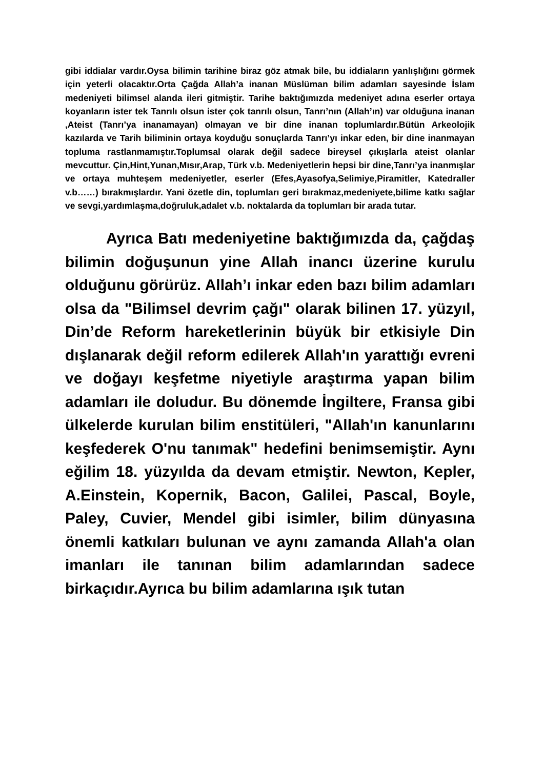gibi iddialar vardır.Oysa bilimin tarihine biraz göz atmak bile, bu iddiaların yanlışlığını görmek için yeterli olacaktır.Orta Çağda Allah’a inanan Müslüman bilim adamları sayesinde İslam medeniyeti bilimsel alanda ileri gitmiştir. Tarihe baktığımızda medeniyet adına eserler ortaya koyanların ister tek Tanrılı olsun ister çok tanrılı olsun, Tanrı’nın (Allah’ın) var olduğuna inanan ,Ateist (Tanrı’ya inanamayan) olmayan ve bir dine inanan toplumlardır.Bütün Arkeolojik kazılarda ve Tarih biliminin ortaya koyduğu sonuçlarda Tanrı’yı inkar eden, bir dine inanmayan topluma rastlanmamıştır.Toplumsal olarak değil sadece bireysel çıkışlarla ateist olanlar mevcuttur. Çin,Hint,Yunan,Mısır,Arap, Türk v.b. Medeniyetlerin hepsi bir dine,Tanrı’ya inanmışlar ve ortaya muhteşem medeniyetler, eserler (Efes,Ayasofya,Selimiye,Piramitler, Katedraller v.b……) bırakmışlardır. Yani özetle din, toplumları geri bırakmaz,medeniyete,bilime katkı sağlar ve sevgi,yardımlaşma,doğruluk,adalet v.b. noktalarda da toplumları bir arada tutar.
Ayrıca Batı medeniyetine baktığımızda da, çağdaş bilimin doğuşunun yine Allah inancı üzerine kurulu olduğunu görürüz. Allah’ı inkar eden bazı bilim adamları olsa da "Bilimsel devrim çağı" olarak bilinen 17. yüzyıl, Din’de Reform hareketlerinin büyük bir etkisiyle Din dışlanarak değil reform edilerek Allah'ın yarattığı evreni ve doğayı keşfetme niyetiyle araştırma yapan bilim adamları ile doludur. Bu dönemde İngiltere, Fransa gibi ülkelerde kurulan bilim enstitüleri, "Allah'ın kanunlarını keşfederek O'nu tanımak" hedefini benimsemiştir. Aynı eğilim 18. yüzyılda da devam etmiştir. Newton, Kepler, A.Einstein, Kopernik, Bacon, Galilei, Pascal, Boyle, Paley, Cuvier, Mendel gibi isimler, bilim dünyasına önemli katkıları bulunan ve aynı zamanda Allah'a olan imanları ile tanınan bilim adamlarından sadece birkaçıdır.Ayrıca bu bilim adamlarına ışık tutan